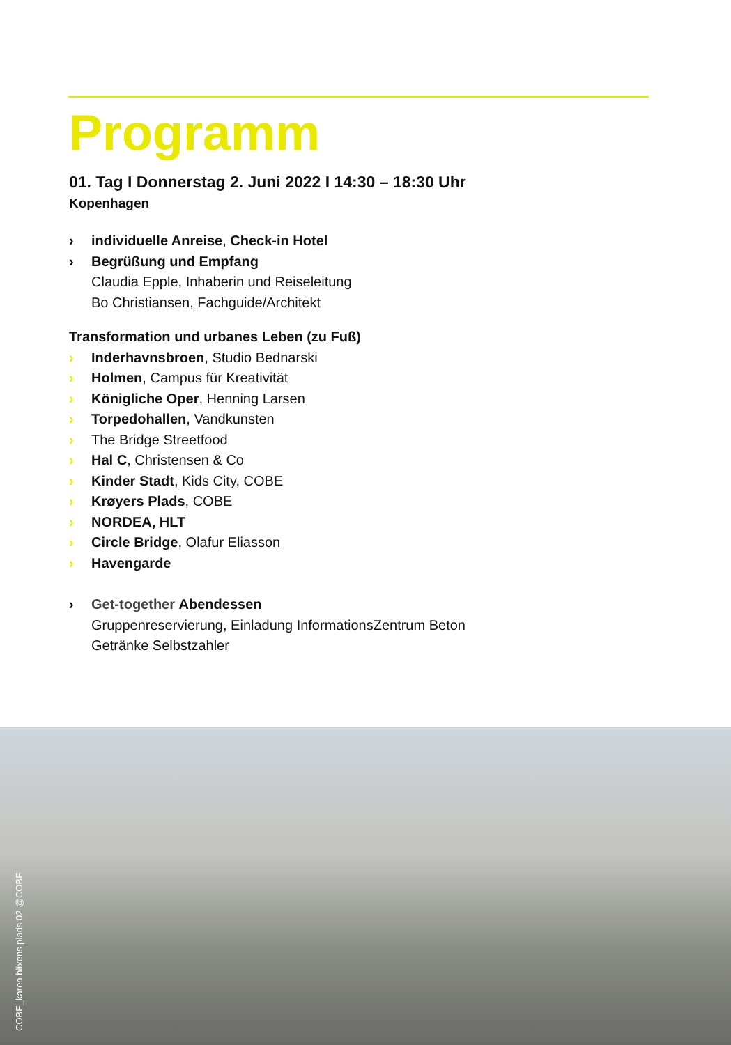Programm
01. Tag I Donnerstag 2. Juni 2022 I 14:30 – 18:30 Uhr
Kopenhagen
› individuelle Anreise, Check-in Hotel
› Begrüßung und Empfang
Claudia Epple, Inhaberin und Reiseleitung
Bo Christiansen, Fachguide/Architekt
Transformation und urbanes Leben (zu Fuß)
› Inderhavnsbroen, Studio Bednarski
› Holmen, Campus für Kreativität
› Königliche Oper, Henning Larsen
› Torpedohallen, Vandkunsten
› The Bridge Streetfood
› Hal C, Christensen & Co
› Kinder Stadt, Kids City, COBE
› Krøyers Plads, COBE
› NORDEA, HLT
› Circle Bridge, Olafur Eliasson
› Havengarde
› Get-together Abendessen
Gruppenreservierung, Einladung InformationsZentrum Beton
Getränke Selbstzahler
COBE_karen blixens plads 02-@COBE